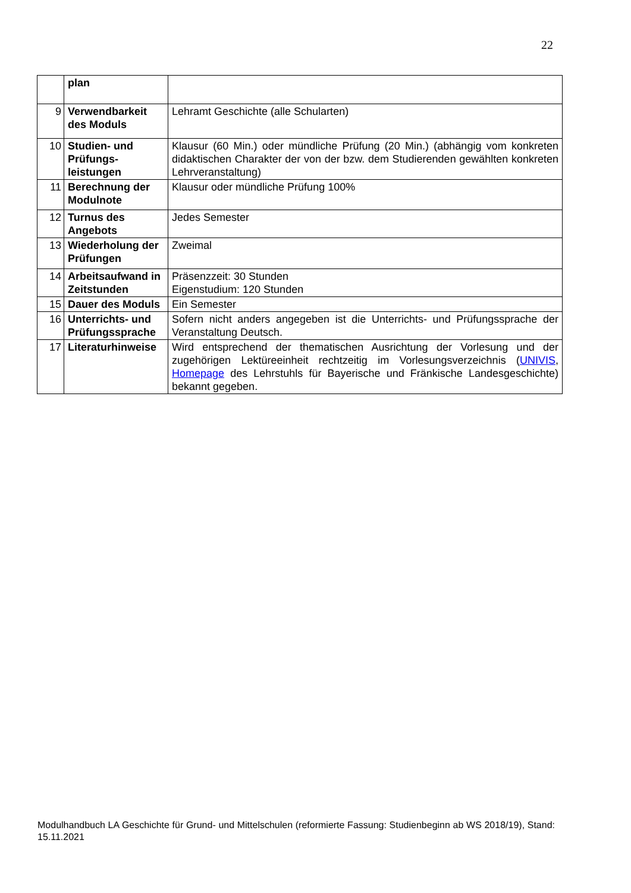22
| | plan | |
| 9 | Verwendbarkeit des Moduls | Lehramt Geschichte (alle Schularten) |
| 10 | Studien- und Prüfungs-leistungen | Klausur (60 Min.) oder mündliche Prüfung (20 Min.) (abhängig vom konkreten didaktischen Charakter der von der bzw. dem Studierenden gewählten konkreten Lehrveranstaltung) |
| 11 | Berechnung der Modulnote | Klausur oder mündliche Prüfung 100% |
| 12 | Turnus des Angebots | Jedes Semester |
| 13 | Wiederholung der Prüfungen | Zweimal |
| 14 | Arbeitsaufwand in Zeitstunden | Präsenzzeit: 30 Stunden Eigenstudium: 120 Stunden |
| 15 | Dauer des Moduls | Ein Semester |
| 16 | Unterrichts- und Prüfungssprache | Sofern nicht anders angegeben ist die Unterrichts- und Prüfungssprache der Veranstaltung Deutsch. |
| 17 | Literaturhinweise | Wird entsprechend der thematischen Ausrichtung der Vorlesung und der zugehörigen Lektüreeinheit rechtzeitig im Vorlesungsverzeichnis ( UNIVIS , Homepage des Lehrstuhls für Bayerische und Fränkische Landesgeschichte) bekannt gegeben. |
Modulhandbuch LA Geschichte für Grund- und Mittelschulen (reformierte Fassung: Studienbeginn ab WS 2018/19), Stand: 15.11.2021